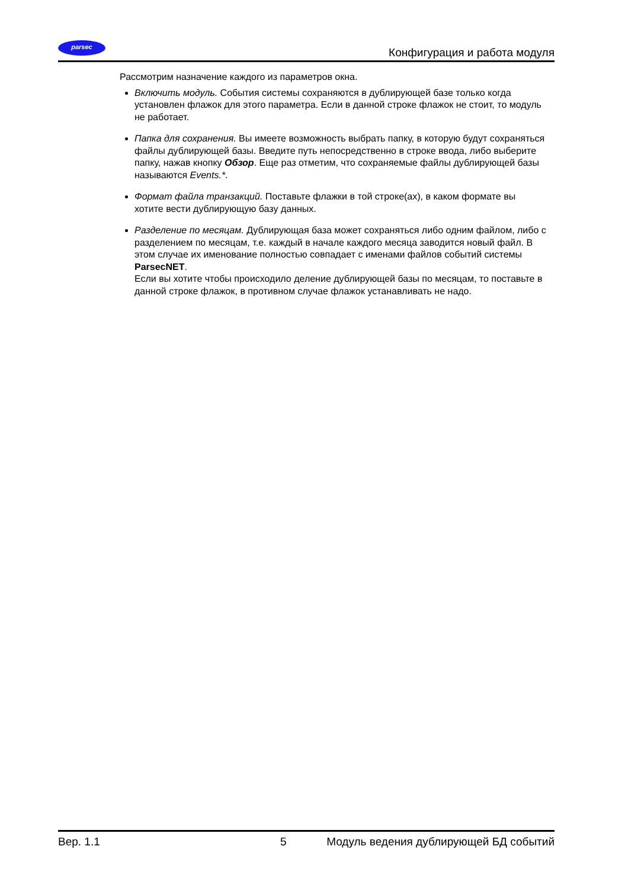parsec
Конфигурация и работа модуля
Рассмотрим назначение каждого из параметров окна.
Включить модуль. События системы сохраняются в дублирующей базе только когда установлен флажок для этого параметра. Если в данной строке флажок не стоит, то модуль не работает.
Папка для сохранения. Вы имеете возможность выбрать папку, в которую будут сохраняться файлы дублирующей базы. Введите путь непосредственно в строке ввода, либо выберите папку, нажав кнопку Обзор. Еще раз отметим, что сохраняемые файлы дублирующей базы называются Events.*.
Формат файла транзакций. Поставьте флажки в той строке(ах), в каком формате вы хотите вести дублирующую базу данных.
Разделение по месяцам. Дублирующая база может сохраняться либо одним файлом, либо с разделением по месяцам, т.е. каждый в начале каждого месяца заводится новый файл. В этом случае их именование полностью совпадает с именами файлов событий системы ParsecNET.
Если вы хотите чтобы происходило деление дублирующей базы по месяцам, то поставьте в данной строке флажок, в противном случае флажок устанавливать не надо.
Вер. 1.1 5 Модуль ведения дублирующей БД событий